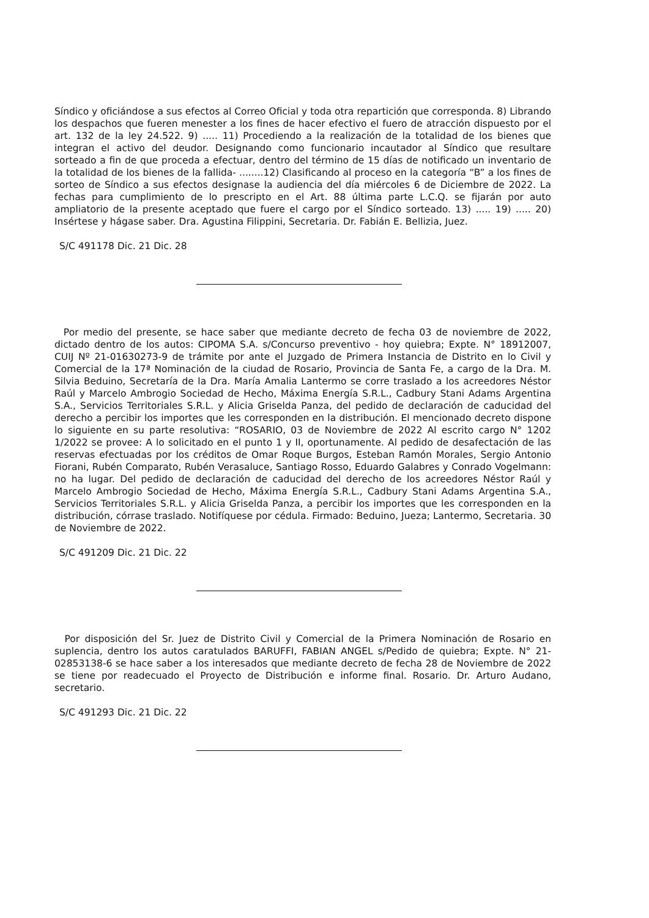Síndico y oficiándose a sus efectos al Correo Oficial y toda otra repartición que corresponda. 8) Librando los despachos que fueren menester a los fines de hacer efectivo el fuero de atracción dispuesto por el art. 132 de la ley 24.522. 9) ..... 11) Procediendo a la realización de la totalidad de los bienes que integran el activo del deudor. Designando como funcionario incautador al Síndico que resultare sorteado a fin de que proceda a efectuar, dentro del término de 15 días de notificado un inventario de la totalidad de los bienes de la fallida- ........12) Clasificando al proceso en la categoría “B” a los fines de sorteo de Síndico a sus efectos designase la audiencia del día miércoles 6 de Diciembre de 2022. La fechas para cumplimiento de lo prescripto en el Art. 88 última parte L.C.Q. se fijarán por auto ampliatorio de la presente aceptado que fuere el cargo por el Síndico sorteado. 13) ..... 19) ..... 20) Insértese y hágase saber. Dra. Agustina Filippini, Secretaria. Dr. Fabián E. Bellizia, Juez.
S/C 491178 Dic. 21 Dic. 28
Por medio del presente, se hace saber que mediante decreto de fecha 03 de noviembre de 2022, dictado dentro de los autos: CIPOMA S.A. s/Concurso preventivo - hoy quiebra; Expte. N° 18912007, CUIJ Nº 21-01630273-9 de trámite por ante el Juzgado de Primera Instancia de Distrito en lo Civil y Comercial de la 17ª Nominación de la ciudad de Rosario, Provincia de Santa Fe, a cargo de la Dra. M. Silvia Beduino, Secretaría de la Dra. María Amalia Lantermo se corre traslado a los acreedores Néstor Raúl y Marcelo Ambrogio Sociedad de Hecho, Máxima Energía S.R.L., Cadbury Stani Adams Argentina S.A., Servicios Territoriales S.R.L. y Alicia Griselda Panza, del pedido de declaración de caducidad del derecho a percibir los importes que les corresponden en la distribución. El mencionado decreto dispone lo siguiente en su parte resolutiva: “ROSARIO, 03 de Noviembre de 2022 Al escrito cargo N° 1202 1/2022 se provee: A lo solicitado en el punto 1 y II, oportunamente. Al pedido de desafectación de las reservas efectuadas por los créditos de Omar Roque Burgos, Esteban Ramón Morales, Sergio Antonio Fiorani, Rubén Comparato, Rubén Verasaluce, Santiago Rosso, Eduardo Galabres y Conrado Vogelmann: no ha lugar. Del pedido de declaración de caducidad del derecho de los acreedores Néstor Raúl y Marcelo Ambrogio Sociedad de Hecho, Máxima Energía S.R.L., Cadbury Stani Adams Argentina S.A., Servicios Territoriales S.R.L. y Alicia Griselda Panza, a percibir los importes que les corresponden en la distribución, córrase traslado. Notifíquese por cédula. Firmado: Beduino, Jueza; Lantermo, Secretaria. 30 de Noviembre de 2022.
S/C 491209 Dic. 21 Dic. 22
Por disposición del Sr. Juez de Distrito Civil y Comercial de la Primera Nominación de Rosario en suplencia, dentro los autos caratulados BARUFFI, FABIAN ANGEL s/Pedido de quiebra; Expte. N° 21-02853138-6 se hace saber a los interesados que mediante decreto de fecha 28 de Noviembre de 2022 se tiene por readecuado el Proyecto de Distribución e informe final. Rosario. Dr. Arturo Audano, secretario.
S/C 491293 Dic. 21 Dic. 22